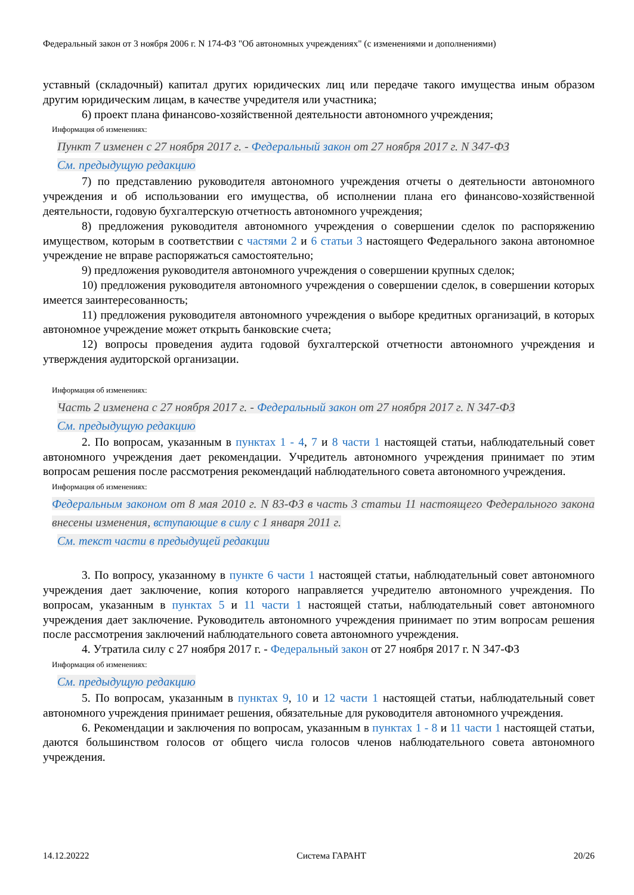Федеральный закон от 3 ноября 2006 г. N 174-ФЗ "Об автономных учреждениях" (с изменениями и дополнениями)
уставный (складочный) капитал других юридических лиц или передаче такого имущества иным образом другим юридическим лицам, в качестве учредителя или участника;
6) проект плана финансово-хозяйственной деятельности автономного учреждения;
Информация об изменениях:
Пункт 7 изменен с 27 ноября 2017 г. - Федеральный закон от 27 ноября 2017 г. N 347-ФЗ
См. предыдущую редакцию
7) по представлению руководителя автономного учреждения отчеты о деятельности автономного учреждения и об использовании его имущества, об исполнении плана его финансово-хозяйственной деятельности, годовую бухгалтерскую отчетность автономного учреждения;
8) предложения руководителя автономного учреждения о совершении сделок по распоряжению имуществом, которым в соответствии с частями 2 и 6 статьи 3 настоящего Федерального закона автономное учреждение не вправе распоряжаться самостоятельно;
9) предложения руководителя автономного учреждения о совершении крупных сделок;
10) предложения руководителя автономного учреждения о совершении сделок, в совершении которых имеется заинтересованность;
11) предложения руководителя автономного учреждения о выборе кредитных организаций, в которых автономное учреждение может открыть банковские счета;
12) вопросы проведения аудита годовой бухгалтерской отчетности автономного учреждения и утверждения аудиторской организации.
Информация об изменениях:
Часть 2 изменена с 27 ноября 2017 г. - Федеральный закон от 27 ноября 2017 г. N 347-ФЗ
См. предыдущую редакцию
2. По вопросам, указанным в пунктах 1 - 4, 7 и 8 части 1 настоящей статьи, наблюдательный совет автономного учреждения дает рекомендации. Учредитель автономного учреждения принимает по этим вопросам решения после рассмотрения рекомендаций наблюдательного совета автономного учреждения.
Информация об изменениях:
Федеральным законом от 8 мая 2010 г. N 83-ФЗ в часть 3 статьи 11 настоящего Федерального закона внесены изменения, вступающие в силу с 1 января 2011 г.
См. текст части в предыдущей редакции
3. По вопросу, указанному в пункте 6 части 1 настоящей статьи, наблюдательный совет автономного учреждения дает заключение, копия которого направляется учредителю автономного учреждения. По вопросам, указанным в пунктах 5 и 11 части 1 настоящей статьи, наблюдательный совет автономного учреждения дает заключение. Руководитель автономного учреждения принимает по этим вопросам решения после рассмотрения заключений наблюдательного совета автономного учреждения.
4. Утратила силу с 27 ноября 2017 г. - Федеральный закон от 27 ноября 2017 г. N 347-ФЗ
Информация об изменениях:
См. предыдущую редакцию
5. По вопросам, указанным в пунктах 9, 10 и 12 части 1 настоящей статьи, наблюдательный совет автономного учреждения принимает решения, обязательные для руководителя автономного учреждения.
6. Рекомендации и заключения по вопросам, указанным в пунктах 1 - 8 и 11 части 1 настоящей статьи, даются большинством голосов от общего числа голосов членов наблюдательного совета автономного учреждения.
14.12.20222 Система ГАРАНТ 20/26